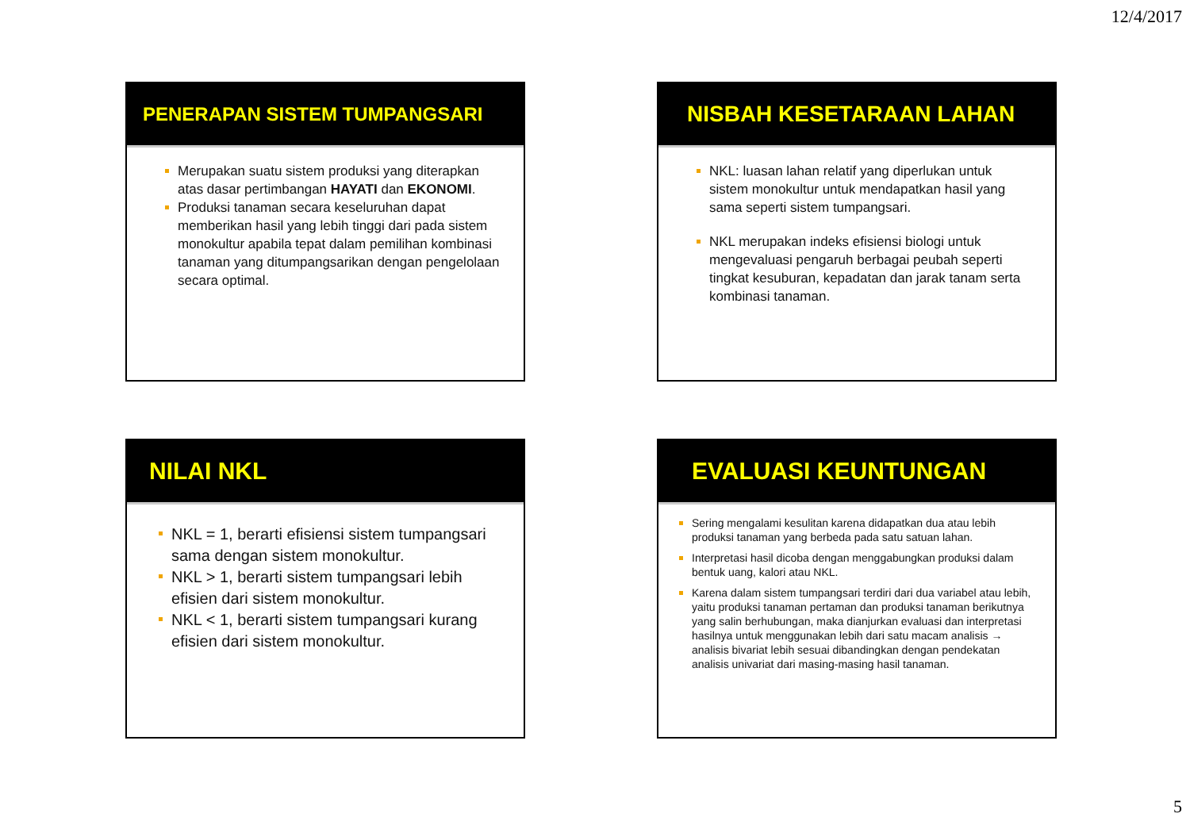12/4/2017
PENERAPAN SISTEM TUMPANGSARI
Merupakan suatu sistem produksi yang diterapkan atas dasar pertimbangan HAYATI dan EKONOMI.
Produksi tanaman secara keseluruhan dapat memberikan hasil yang lebih tinggi dari pada sistem monokultur apabila tepat dalam pemilihan kombinasi tanaman yang ditumpangsarikan dengan pengelolaan secara optimal.
NISBAH KESETARAAN LAHAN
NKL: luasan lahan relatif yang diperlukan untuk sistem monokultur untuk mendapatkan hasil yang sama seperti sistem tumpangsari.
NKL merupakan indeks efisiensi biologi untuk mengevaluasi pengaruh berbagai peubah seperti tingkat kesuburan, kepadatan dan jarak tanam serta kombinasi tanaman.
NILAI NKL
NKL = 1, berarti efisiensi sistem tumpangsari sama dengan sistem monokultur.
NKL > 1, berarti sistem tumpangsari lebih efisien dari sistem monokultur.
NKL < 1, berarti sistem tumpangsari kurang efisien dari sistem monokultur.
EVALUASI KEUNTUNGAN
Sering mengalami kesulitan karena didapatkan dua atau lebih produksi tanaman yang berbeda pada satu satuan lahan.
Interpretasi hasil dicoba dengan menggabungkan produksi dalam bentuk uang, kalori atau NKL.
Karena dalam sistem tumpangsari terdiri dari dua variabel atau lebih, yaitu produksi tanaman pertaman dan produksi tanaman berikutnya yang salin berhubungan, maka dianjurkan evaluasi dan interpretasi hasilnya untuk menggunakan lebih dari satu macam analisis → analisis bivariat lebih sesuai dibandingkan dengan pendekatan analisis univariat dari masing-masing hasil tanaman.
5